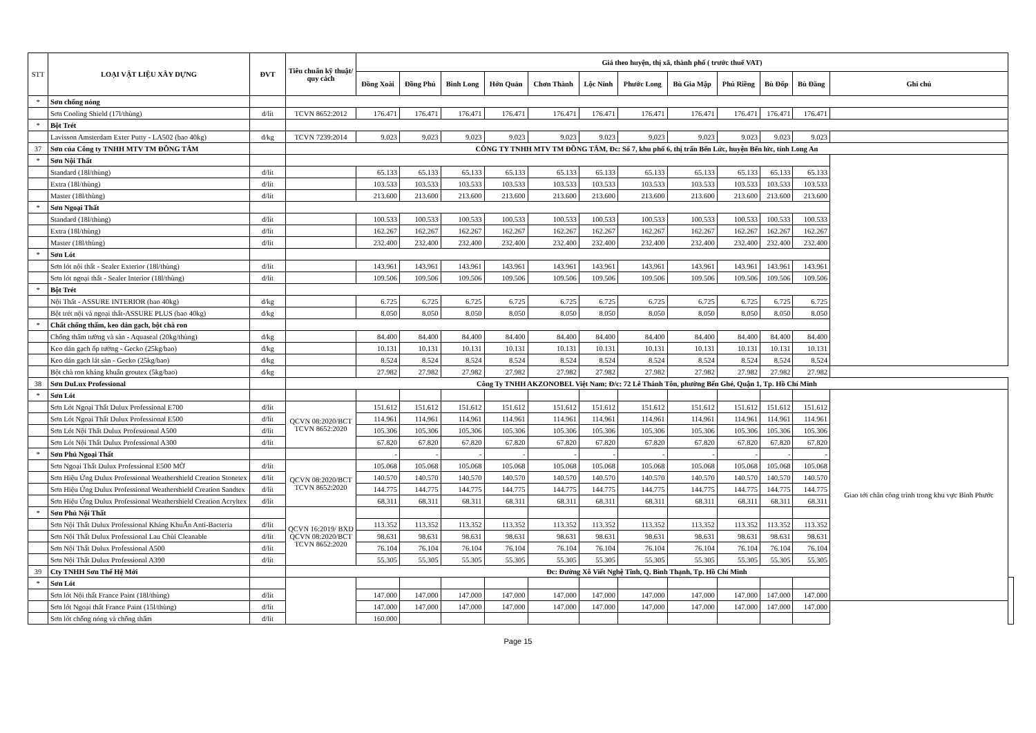| STT | LOẠI VẬT LIỆU XÂY DỰNG | ĐVT | Tiêu chuẩn kỹ thuật/ quy cách | Giá theo huyện, thị xã, thành phố ( trước thuế VAT) | | | | | | | | | | | | |
| --- | --- | --- | --- | --- | --- | --- | --- | --- | --- | --- | --- | --- | --- | --- | --- | --- |
| | | | | Đồng Xoài | Đồng Phú | Bình Long | Hớn Quản | Chơn Thành | Lộc Ninh | Phước Long | Bù Gia Mập | Phú Riềng | Bù Đốp | Bù Đăng | Ghi chú | |
| * | Sơn chống nóng | | | | | | | | | | | | | | | |
| | Sơn Cooling Shield (17l/thùng) | đ/lít | TCVN 8652:2012 | 176.471 | 176.471 | 176.471 | 176.471 | 176.471 | 176.471 | 176.471 | 176.471 | 176.471 | 176.471 | 176.471 | | |
| * | Bột Trét | | | | | | | | | | | | | | | |
| | Lavisson Amsterdam Exter Putty - LA502 (bao 40kg) | đ/kg | TCVN 7239:2014 | 9.023 | 9.023 | 9.023 | 9.023 | 9.023 | 9.023 | 9.023 | 9.023 | 9.023 | 9.023 | 9.023 | | |
| 37 | Sơn của Công ty TNHH MTV TM ĐỒNG TÂM | | CÔNG TY TNHH MTV TM ĐỒNG TÂM, Đc: Số 7, khu phố 6, thị trấn Bến Lức, huyện Bến lức, tỉnh Long An | | | | | | | | | | | | | |
| * | Sơn Nội Thất | | | | | | | | | | | | | | | |
| | Standard (18l/thùng) | đ/lít | | 65.133 | 65.133 | 65.133 | 65.133 | 65.133 | 65.133 | 65.133 | 65.133 | 65.133 | 65.133 | 65.133 | | |
| | Extra (18l/thùng) | đ/lít | | 103.533 | 103.533 | 103.533 | 103.533 | 103.533 | 103.533 | 103.533 | 103.533 | 103.533 | 103.533 | 103.533 | | |
| | Master (18l/thùng) | đ/lít | | 213.600 | 213.600 | 213.600 | 213.600 | 213.600 | 213.600 | 213.600 | 213.600 | 213.600 | 213.600 | 213.600 | | |
| * | Sơn Ngoại Thất | | | | | | | | | | | | | | | |
| | Standard (18l/thùng) | đ/lít | | 100.533 | 100.533 | 100.533 | 100.533 | 100.533 | 100.533 | 100.533 | 100.533 | 100.533 | 100.533 | 100.533 | | |
| | Extra (18l/thùng) | đ/lít | | 162.267 | 162.267 | 162.267 | 162.267 | 162.267 | 162.267 | 162.267 | 162.267 | 162.267 | 162.267 | 162.267 | | |
| | Master (18l/thùng) | đ/lít | | 232.400 | 232.400 | 232.400 | 232.400 | 232.400 | 232.400 | 232.400 | 232.400 | 232.400 | 232.400 | 232.400 | | |
| * | Sơn Lót | | | | | | | | | | | | | | | |
| | Sơn lót nội thất - Sealer Exterior (18l/thùng) | đ/lít | | 143.961 | 143.961 | 143.961 | 143.961 | 143.961 | 143.961 | 143.961 | 143.961 | 143.961 | 143.961 | 143.961 | | |
| | Sơn lót ngoại thất - Sealer Interior (18l/thùng) | đ/lít | | 109.506 | 109.506 | 109.506 | 109.506 | 109.506 | 109.506 | 109.506 | 109.506 | 109.506 | 109.506 | 109.506 | | |
| * | Bột Trét | | | | | | | | | | | | | | | |
| | Nội Thất - ASSURE INTERIOR (bao 40kg) | đ/kg | | 6.725 | 6.725 | 6.725 | 6.725 | 6.725 | 6.725 | 6.725 | 6.725 | 6.725 | 6.725 | 6.725 | | |
| | Bột trét nội và ngoại thất-ASSURE PLUS (bao 40kg) | đ/kg | | 8.050 | 8.050 | 8.050 | 8.050 | 8.050 | 8.050 | 8.050 | 8.050 | 8.050 | 8.050 | 8.050 | | |
| * | Chất chống thấm, keo dán gạch, bột chà ron | | | | | | | | | | | | | | | |
| | Chống thấm tường và sàn - Aquaseal (20kg/thùng) | đ/kg | | 84.400 | 84.400 | 84.400 | 84.400 | 84.400 | 84.400 | 84.400 | 84.400 | 84.400 | 84.400 | 84.400 | | |
| | Keo dán gạch ốp tường - Gecko (25kg/bao) | đ/kg | | 10.131 | 10.131 | 10.131 | 10.131 | 10.131 | 10.131 | 10.131 | 10.131 | 10.131 | 10.131 | 10.131 | | |
| | Keo dán gạch lát sàn - Gecko (25kg/bao) | đ/kg | | 8.524 | 8.524 | 8.524 | 8.524 | 8.524 | 8.524 | 8.524 | 8.524 | 8.524 | 8.524 | 8.524 | | |
| | Bột chà ron kháng khuẩn groutex (5kg/bao) | đ/kg | | 27.982 | 27.982 | 27.982 | 27.982 | 27.982 | 27.982 | 27.982 | 27.982 | 27.982 | 27.982 | 27.982 | | |
| 38 | Sơn DuLux Professional | | Công Ty TNHH AKZONOBEL Việt Nam; Đ/c: 72 Lê Thánh Tôn, phường Bến Ghé, Quận 1, Tp. Hồ Chí Minh | | | | | | | | | | | | | |
| * | Sơn Lót | | | | | | | | | | | | | | Giao tới chân công trình trong khu vực Bình Phước | |
| | Sơn Lót Ngoại Thất Dulux Professional E700 | đ/lít | QCVN 08:2020/BCT TCVN 8652:2020 | 151.612 | 151.612 | 151.612 | 151.612 | 151.612 | 151.612 | 151.612 | 151.612 | 151.612 | 151.612 | 151.612 | | |
| | Sơn Lót Ngoại Thất Dulux Professional E500 | đ/lít | | 114.961 | 114.961 | 114.961 | 114.961 | 114.961 | 114.961 | 114.961 | 114.961 | 114.961 | 114.961 | 114.961 | | |
| | Sơn Lót Nội Thất Dulux Professional A500 | đ/lít | | 105.306 | 105.306 | 105.306 | 105.306 | 105.306 | 105.306 | 105.306 | 105.306 | 105.306 | 105.306 | 105.306 | | |
| | Sơn Lót Nội Thất Dulux Professional A300 | đ/lít | | 67.820 | 67.820 | 67.820 | 67.820 | 67.820 | 67.820 | 67.820 | 67.820 | 67.820 | 67.820 | 67.820 | | |
| * | Sơn Phủ Ngoại Thất | | | - | - | - | - | - | - | - | - | - | - | - | | |
| | Sơn Ngoại Thất Dulux Professional E500 MỜ | đ/lít | QCVN 08:2020/BCT TCVN 8652:2020 | 105.068 | 105.068 | 105.068 | 105.068 | 105.068 | 105.068 | 105.068 | 105.068 | 105.068 | 105.068 | 105.068 | | |
| | Sơn Hiệu Ứng Dulux Professional Weathershield Creation Stonetex | đ/lít | | 140.570 | 140.570 | 140.570 | 140.570 | 140.570 | 140.570 | 140.570 | 140.570 | 140.570 | 140.570 | 140.570 | | |
| | Sơn Hiệu Ứng Dulux Professional Weathershield Creation Sandtex | đ/lít | | 144.775 | 144.775 | 144.775 | 144.775 | 144.775 | 144.775 | 144.775 | 144.775 | 144.775 | 144.775 | 144.775 | | |
| | Sơn Hiệu Ứng Dulux Professional Weathershield Creation Acryltex | đ/lít | | 68.311 | 68.311 | 68.311 | 68.311 | 68.311 | 68.311 | 68.311 | 68.311 | 68.311 | 68.311 | 68.311 | | |
| * | Sơn Phủ Nội Thất | | QCVN 16:2019/ BXD QCVN 08:2020/BCT TCVN 8652:2020 | | | | | | | | | | | | | |
| | Sơn Nội Thất Dulux Professional Kháng KhuẨn Anti-Bacteria | đ/lít | | 113.352 | 113.352 | 113.352 | 113.352 | 113.352 | 113.352 | 113.352 | 113.352 | 113.352 | 113.352 | 113.352 | | |
| | Sơn Nội Thất Dulux Professional Lau Chùi Cleanable | đ/lít | | 98.631 | 98.631 | 98.631 | 98.631 | 98.631 | 98.631 | 98.631 | 98.631 | 98.631 | 98.631 | 98.631 | | |
| | Sơn Nội Thất Dulux Professional A500 | đ/lít | | 76.104 | 76.104 | 76.104 | 76.104 | 76.104 | 76.104 | 76.104 | 76.104 | 76.104 | 76.104 | 76.104 | | |
| | Sơn Nội Thất Dulux Professional A390 | đ/lít | | 55.305 | 55.305 | 55.305 | 55.305 | 55.305 | 55.305 | 55.305 | 55.305 | 55.305 | 55.305 | 55.305 | | |
| 39 | Cty TNHH Sơn Thế Hệ Mới | | Đc: Đường Xô Viết Nghệ Tĩnh, Q. Bình Thạnh, Tp. Hồ Chí Minh | | | | | | | | | | | | | |
| * | Sơn Lót | | | | | | | | | | | | | | | |
| | Sơn lót Nội thất France Paint (18l/thùng) | đ/lít | | 147.000 | 147.000 | 147.000 | 147.000 | 147.000 | 147.000 | 147.000 | 147.000 | 147.000 | 147.000 | 147.000 | | |
| | Sơn lót Ngoại thất France Paint (15l/thùng) | đ/lít | | 147.000 | 147.000 | 147.000 | 147.000 | 147.000 | 147.000 | 147.000 | 147.000 | 147.000 | 147.000 | 147.000 | | |
| | Sơn lót chống nóng và chống thấm | đ/lít | | 160.000 | | | | | | | | | | | | |
Page 15